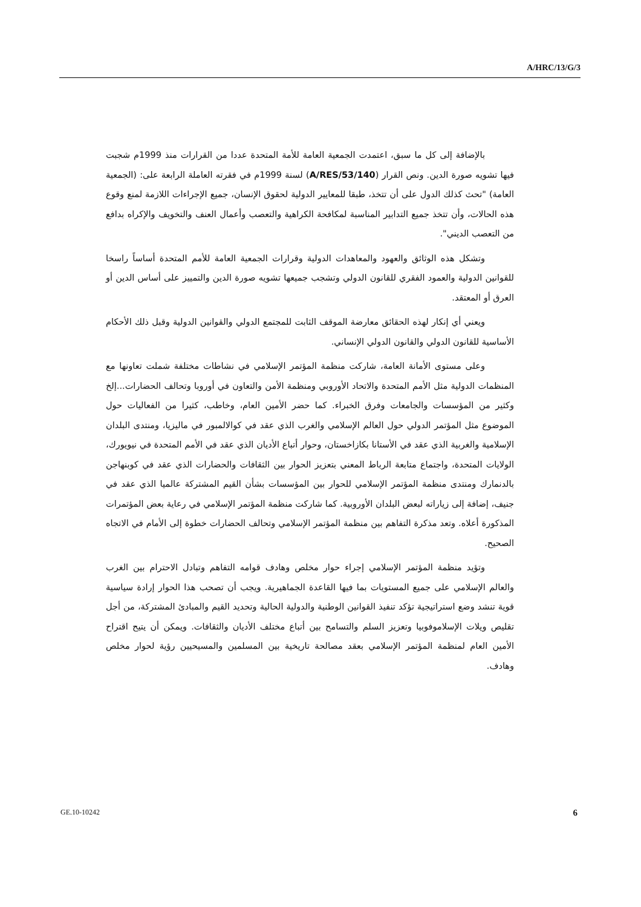A/HRC/13/G/3
بالإضافة إلى كل ما سبق، اعتمدت الجمعية العامة للأمة المتحدة عددا من القرارات منذ 1999م شجبت فيها تشويه صورة الدين. ونص القرار (A/RES/53/140) لسنة 1999م في فقرته العاملة الرابعة على: (الجمعية العامة) "تحث كذلك الدول على أن تتخذ، طبقا للمعايير الدولية لحقوق الإنسان، جميع الإجراءات اللازمة لمنع وقوع هذه الحالات، وأن تتخذ جميع التدابير المناسبة لمكافحة الكراهية والتعصب وأعمال العنف والتخويف والإكراه بدافع من التعصب الديني".
وتشكل هذه الوثائق والعهود والمعاهدات الدولية وقرارات الجمعية العامة للأمم المتحدة أساساً راسخا للقوانين الدولية والعمود الفقري للقانون الدولي وتشجب جميعها تشويه صورة الدين والتمييز على أساس الدين أو العرق أو المعتقد.
ويعني أي إنكار لهذه الحقائق معارضة الموقف الثابت للمجتمع الدولي والقوانين الدولية وقبل ذلك الأحكام الأساسية للقانون الدولي والقانون الدولي الإنساني.
وعلى مستوى الأمانة العامة، شاركت منظمة المؤتمر الإسلامي في نشاطات مختلفة شملت تعاونها مع المنظمات الدولية مثل الأمم المتحدة والاتحاد الأوروبي ومنظمة الأمن والتعاون في أوروبا وتحالف الحضارات...إلخ وكثير من المؤسسات والجامعات وفرق الخبراء. كما حضر الأمين العام، وخاطب، كثيرا من الفعاليات حول الموضوع مثل المؤتمر الدولي حول العالم الإسلامي والغرب الذي عقد في كوالالمبور في ماليزيا، ومنتدى البلدان الإسلامية والغربية الذي عقد في الأستانا بكازاخستان، وحوار أتباع الأديان الذي عقد في الأمم المتحدة في نيويورك، الولايات المتحدة، واجتماع متابعة الرباط المعني بتعزيز الحوار بين الثقافات والحضارات الذي عقد في كوبنهاجن بالدنمارك ومنتدى منظمة المؤتمر الإسلامي للحوار بين المؤسسات بشأن القيم المشتركة عالميا الذي عقد في جنيف، إضافة إلى زياراته لبعض البلدان الأوروبية. كما شاركت منظمة المؤتمر الإسلامي في رعاية بعض المؤتمرات المذكورة أعلاه. وتعد مذكرة التفاهم بين منظمة المؤتمر الإسلامي وتحالف الحضارات خطوة إلى الأمام في الاتجاه الصحيح.
وتؤيد منظمة المؤتمر الإسلامي إجراء حوار مخلص وهادف قوامه التفاهم وتبادل الاحترام بين الغرب والعالم الإسلامي على جميع المستويات بما فيها القاعدة الجماهيرية. ويجب أن تصحب هذا الحوار إرادة سياسية قوية تنشد وضع استراتيجية تؤكد تنفيذ القوانين الوطنية والدولية الحالية وتحديد القيم والمبادئ المشتركة، من أجل تقليص ويلات الإسلاموفوبيا وتعزيز السلم والتسامح بين أتباع مختلف الأديان والثقافات. ويمكن أن يتيح اقتراح الأمين العام لمنظمة المؤتمر الإسلامي بعقد مصالحة تاريخية بين المسلمين والمسيحيين رؤية لحوار مخلص وهادف.
GE.10-10242 6